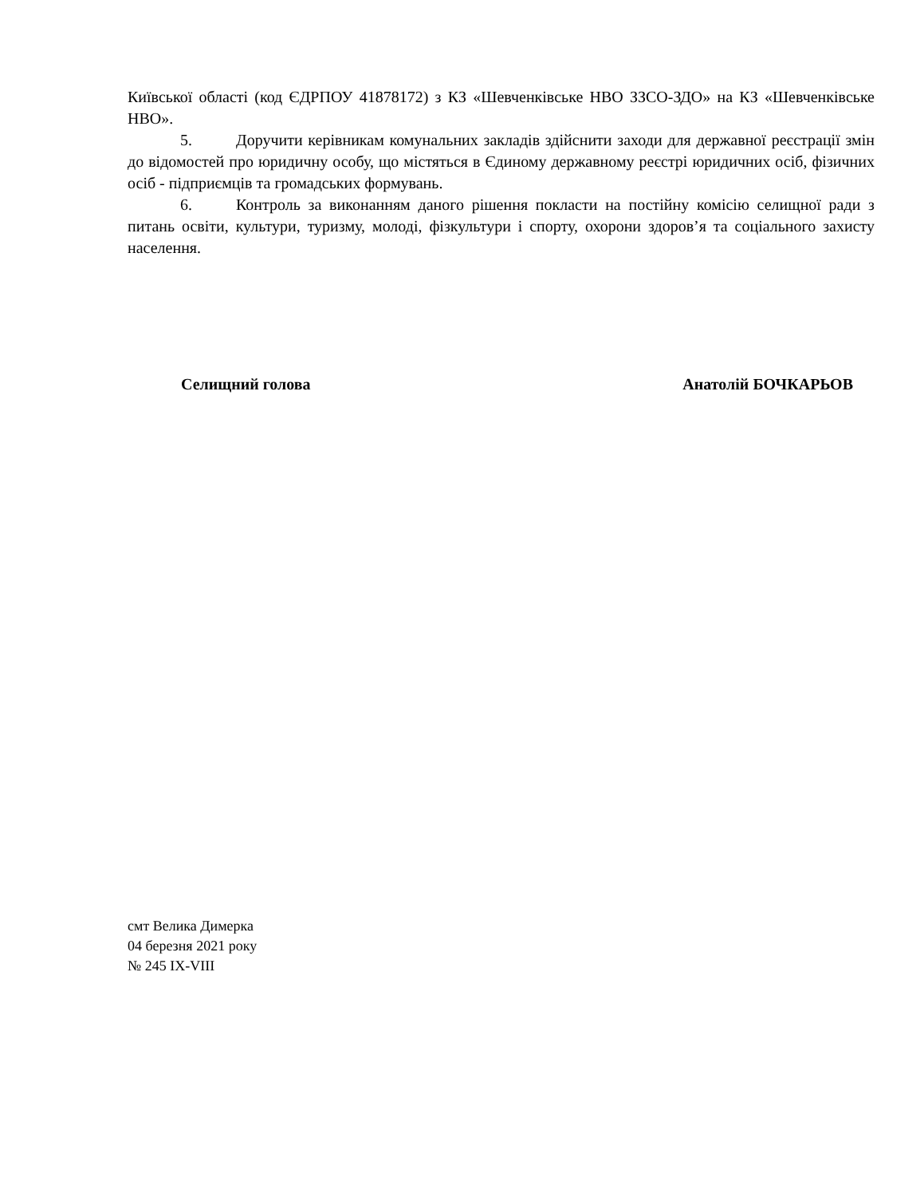Київської області (код ЄДРПОУ 41878172) з КЗ «Шевченківське НВО ЗЗСО-ЗДО» на КЗ «Шевченківське НВО».
5. Доручити керівникам комунальних закладів здійснити заходи для державної реєстрації змін до відомостей про юридичну особу, що містяться в Єдиному державному реєстрі юридичних осіб, фізичних осіб - підприємців та громадських формувань.
6. Контроль за виконанням даного рішення покласти на постійну комісію селищної ради з питань освіти, культури, туризму, молоді, фізкультури і спорту, охорони здоров’я та соціального захисту населення.
Селищний голова Анатолій БОЧКАРЬОВ
смт Велика Димерка
04 березня 2021 року
№ 245 IX-VIII